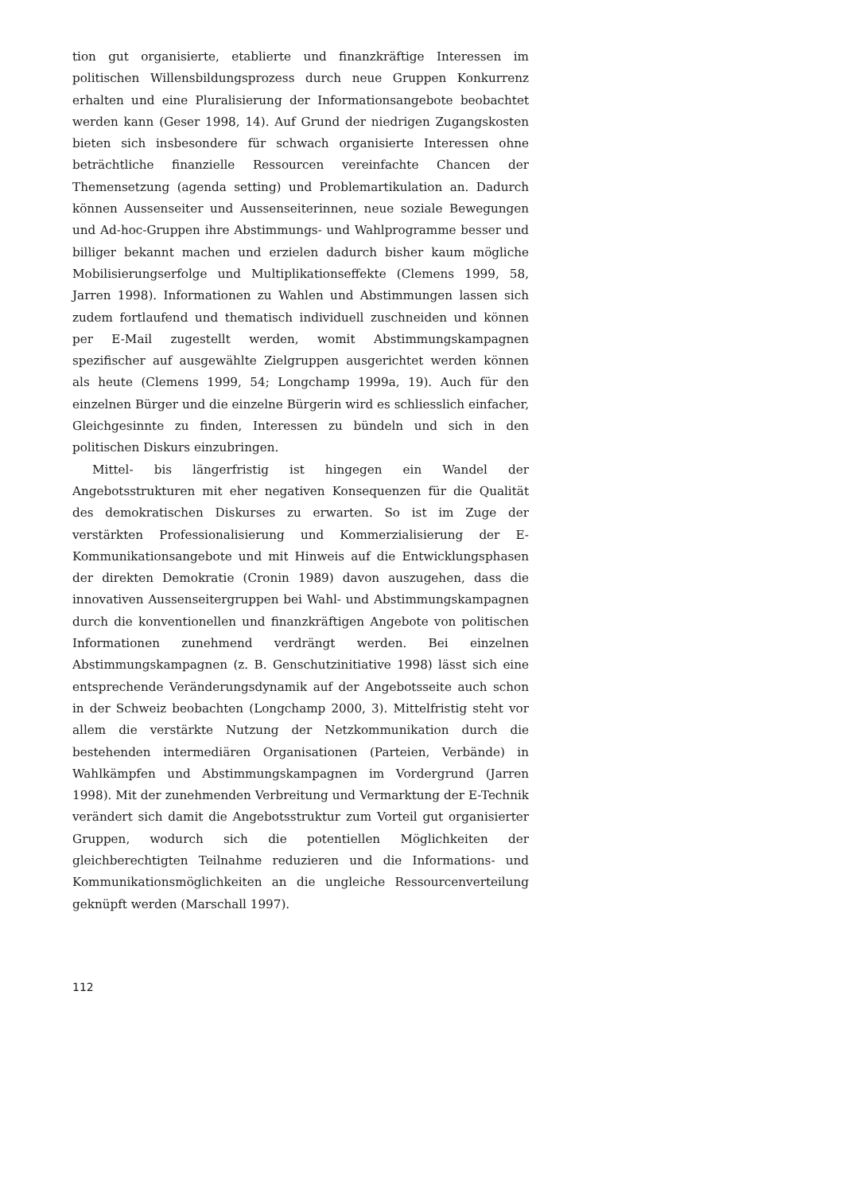tion gut organisierte, etablierte und finanzkräftige Interessen im politischen Willensbildungsprozess durch neue Gruppen Konkurrenz erhalten und eine Pluralisierung der Informationsangebote beobachtet werden kann (Geser 1998, 14). Auf Grund der niedrigen Zugangskosten bieten sich insbesondere für schwach organisierte Interessen ohne beträchtliche finanzielle Ressourcen vereinfachte Chancen der Themensetzung (agenda setting) und Problemartikulation an. Dadurch können Aussenseiter und Aussenseiterinnen, neue soziale Bewegungen und Ad-hoc-Gruppen ihre Abstimmungs- und Wahlprogramme besser und billiger bekannt machen und erzielen dadurch bisher kaum mögliche Mobilisierungserfolge und Multiplikationseffekte (Clemens 1999, 58, Jarren 1998). Informationen zu Wahlen und Abstimmungen lassen sich zudem fortlaufend und thematisch individuell zuschneiden und können per E-Mail zugestellt werden, womit Abstimmungskampagnen spezifischer auf ausgewählte Zielgruppen ausgerichtet werden können als heute (Clemens 1999, 54; Longchamp 1999a, 19). Auch für den einzelnen Bürger und die einzelne Bürgerin wird es schliesslich einfacher, Gleichgesinnte zu finden, Interessen zu bündeln und sich in den politischen Diskurs einzubringen.
Mittel- bis längerfristig ist hingegen ein Wandel der Angebotsstrukturen mit eher negativen Konsequenzen für die Qualität des demokratischen Diskurses zu erwarten. So ist im Zuge der verstärkten Professionalisierung und Kommerzialisierung der E-Kommunikationsangebote und mit Hinweis auf die Entwicklungsphasen der direkten Demokratie (Cronin 1989) davon auszugehen, dass die innovativen Aussenseitergruppen bei Wahl- und Abstimmungskampagnen durch die konventionellen und finanzkräftigen Angebote von politischen Informationen zunehmend verdrängt werden. Bei einzelnen Abstimmungskampagnen (z. B. Genschutzinitiative 1998) lässt sich eine entsprechende Veränderungsdynamik auf der Angebotsseite auch schon in der Schweiz beobachten (Longchamp 2000, 3). Mittelfristig steht vor allem die verstärkte Nutzung der Netzkommunikation durch die bestehenden intermediären Organisationen (Parteien, Verbände) in Wahlkämpfen und Abstimmungskampagnen im Vordergrund (Jarren 1998). Mit der zunehmenden Verbreitung und Vermarktung der E-Technik verändert sich damit die Angebotsstruktur zum Vorteil gut organisierter Gruppen, wodurch sich die potentiellen Möglichkeiten der gleichberechtigten Teilnahme reduzieren und die Informations- und Kommunikationsmöglichkeiten an die ungleiche Ressourcenverteilung geknüpft werden (Marschall 1997).
112